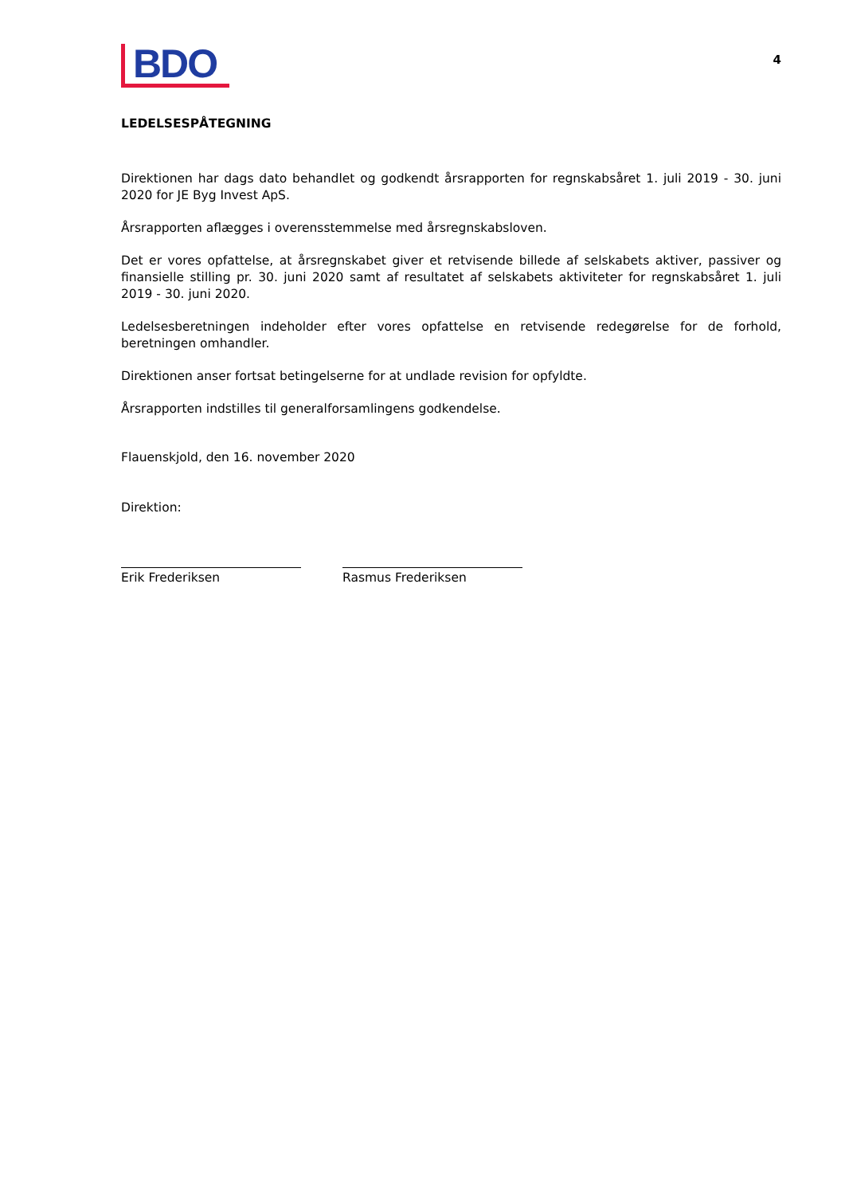BDO
4
LEDELSESPÅTEGNING
Direktionen har dags dato behandlet og godkendt årsrapporten for regnskabsåret 1. juli 2019 - 30. juni 2020 for JE Byg Invest ApS.
Årsrapporten aflægges i overensstemmelse med årsregnskabsloven.
Det er vores opfattelse, at årsregnskabet giver et retvisende billede af selskabets aktiver, passiver og finansielle stilling pr. 30. juni 2020 samt af resultatet af selskabets aktiviteter for regnskabsåret 1. juli 2019 - 30. juni 2020.
Ledelsesberetningen indeholder efter vores opfattelse en retvisende redegørelse for de forhold, beretningen omhandler.
Direktionen anser fortsat betingelserne for at undlade revision for opfyldte.
Årsrapporten indstilles til generalforsamlingens godkendelse.
Flauenskjold, den 16. november 2020
Direktion:
Erik Frederiksen Rasmus Frederiksen